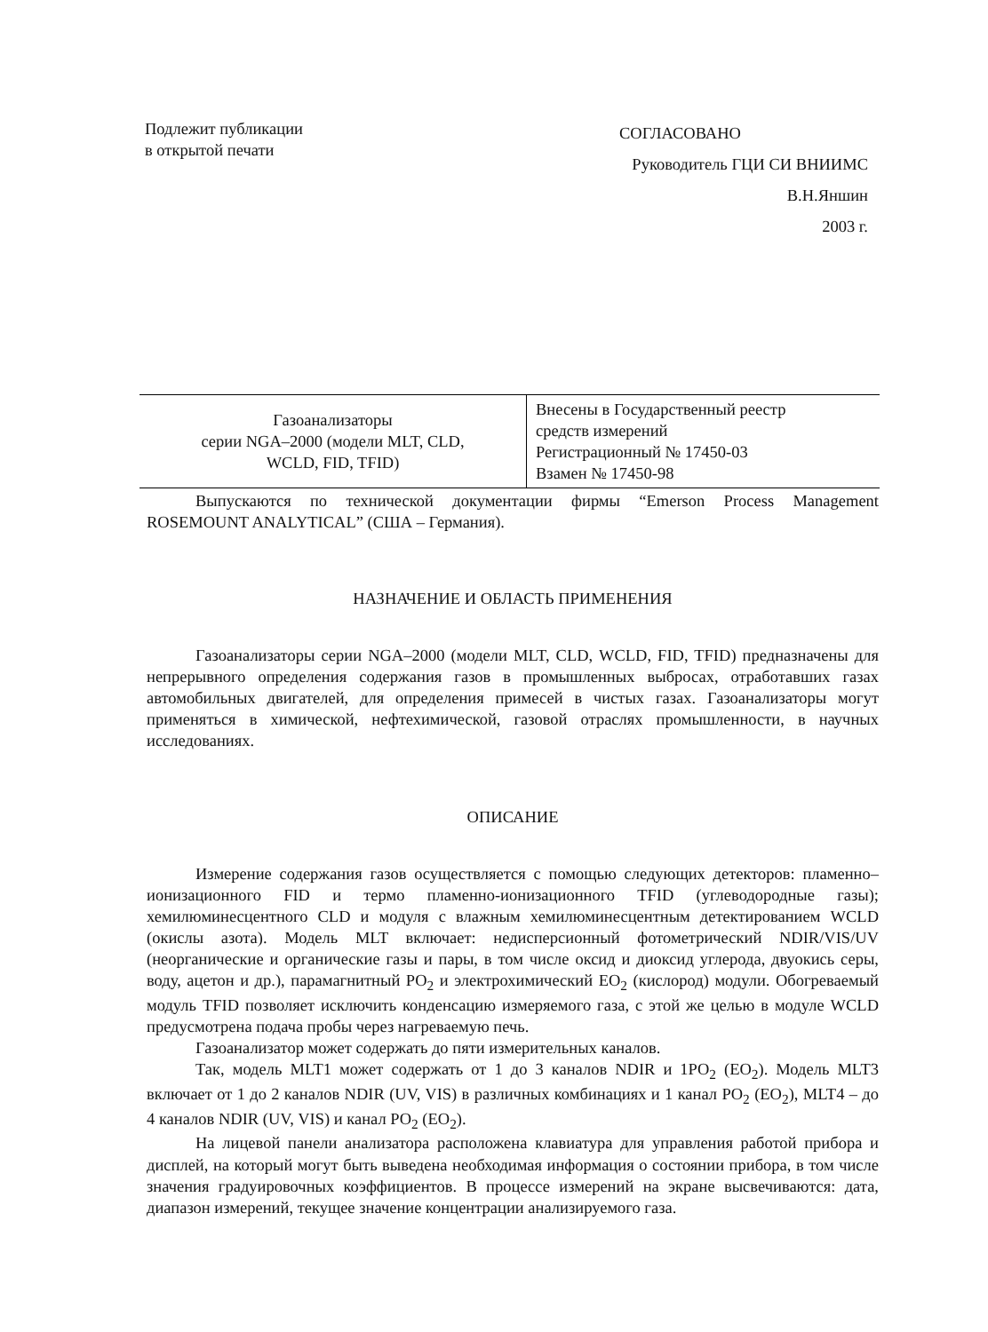Подлежит публикации
в открытой печати
СОГЛАСОВАНО
Руководитель ГЦИ СИ ВНИИМС
В.Н.Яншин
2003 г.
| Газоанализаторы серии NGA–2000 (модели MLT, CLD, WCLD, FID, TFID) | Внесены в Государственный реестр средств измерений Регистрационный № 17450-03 Взамен № 17450-98 |
Выпускаются по технической документации фирмы “Emerson Process Management ROSEMOUNT ANALYTICAL” (США – Германия).
НАЗНАЧЕНИЕ И ОБЛАСТЬ ПРИМЕНЕНИЯ
Газоанализаторы серии NGA–2000 (модели MLT, CLD, WCLD, FID, TFID) предназначены для непрерывного определения содержания газов в промышленных выбросах, отработавших газах автомобильных двигателей, для определения примесей в чистых газах. Газоанализаторы могут применяться в химической, нефтехимической, газовой отраслях промышленности, в научных исследованиях.
ОПИСАНИЕ
Измерение содержания газов осуществляется с помощью следующих детекторов: пламенно–ионизационного FID и термо пламенно-ионизационного TFID (углеводородные газы); хемилюминесцентного CLD и модуля с влажным хемилюминесцентным детектированием WCLD (окислы азота). Модель MLT включает: недисперсионный фотометрический NDIR/VIS/UV (неорганические и органические газы и пары, в том числе оксид и диоксид углерода, двуокись серы, воду, ацетон и др.), парамагнитный PO<sub>2</sub> и электрохимический EO<sub>2</sub> (кислород) модули. Обогреваемый модуль TFID позволяет исключить конденсацию измеряемого газа, с этой же целью в модуле WCLD предусмотрена подача пробы через нагреваемую печь.
Газоанализатор может содержать до пяти измерительных каналов.
Так, модель MLT1 может содержать от 1 до 3 каналов NDIR и 1PO<sub>2</sub> (EO<sub>2</sub>). Модель MLT3 включает от 1 до 2 каналов NDIR (UV, VIS) в различных комбинациях и 1 канал PO<sub>2</sub> (EO<sub>2</sub>), MLT4 – до 4 каналов NDIR (UV, VIS) и канал PO<sub>2</sub> (EO<sub>2</sub>).
На лицевой панели анализатора расположена клавиатура для управления работой прибора и дисплей, на который могут быть выведена необходимая информация о состоянии прибора, в том числе значения градуировочных коэффициентов. В процессе измерений на экране высвечиваются: дата, диапазон измерений, текущее значение концентрации анализируемого газа.